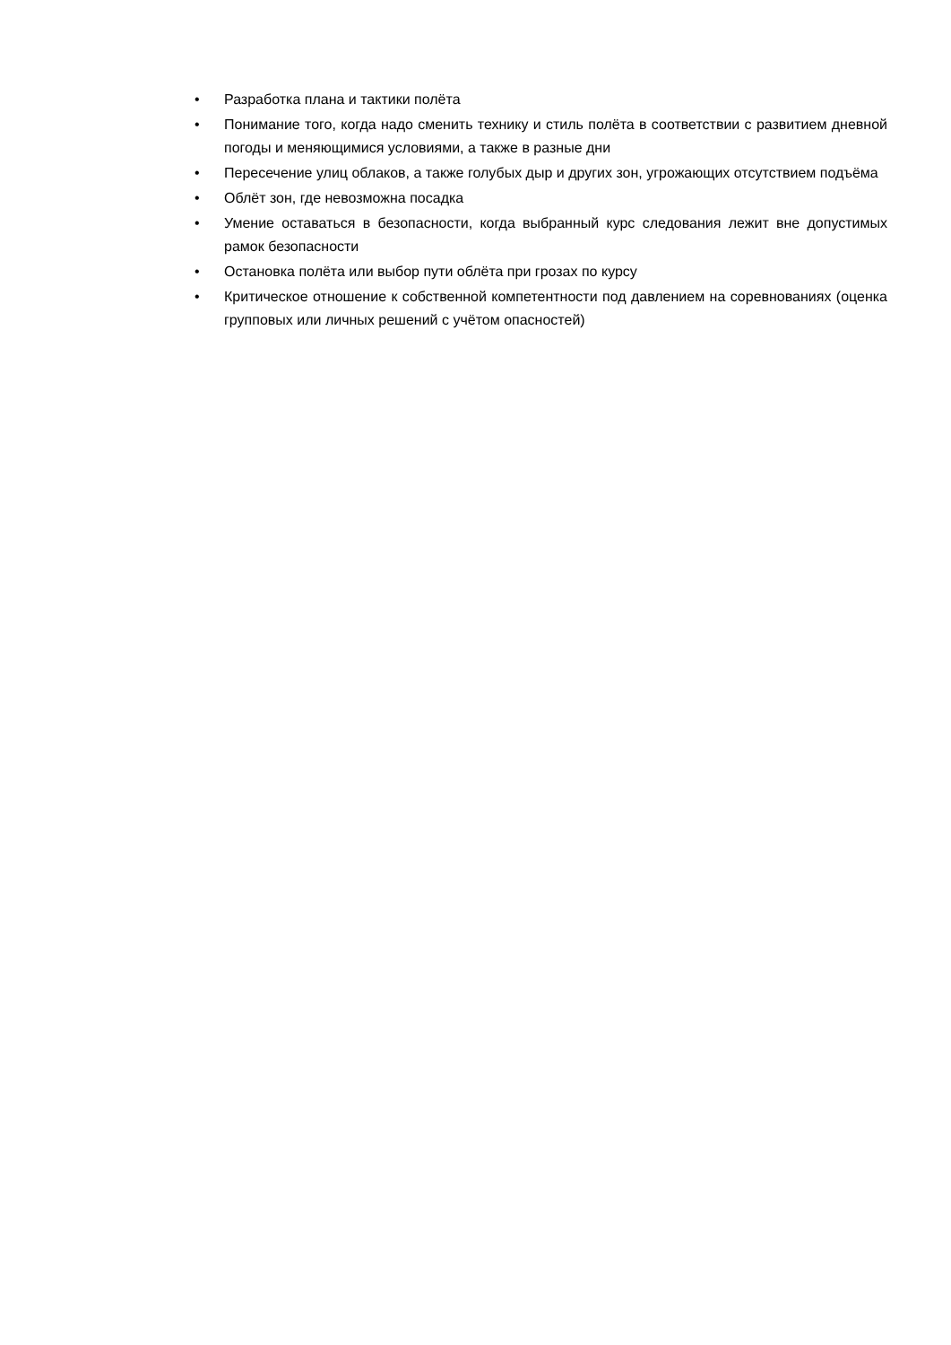• Разработка плана и тактики полёта
• Понимание того, когда надо сменить технику и стиль полёта в соответствии с развитием дневной погоды и меняющимися условиями, а также в разные дни
• Пересечение улиц облаков, а также голубых дыр и других зон, угрожающих отсутствием подъёма
• Облёт зон, где невозможна посадка
• Умение оставаться в безопасности, когда выбранный курс следования лежит вне допустимых рамок безопасности
• Остановка полёта или выбор пути облёта при грозах по курсу
• Критическое отношение к собственной компетентности под давлением на соревнованиях (оценка групповых или личных решений с учётом опасностей)